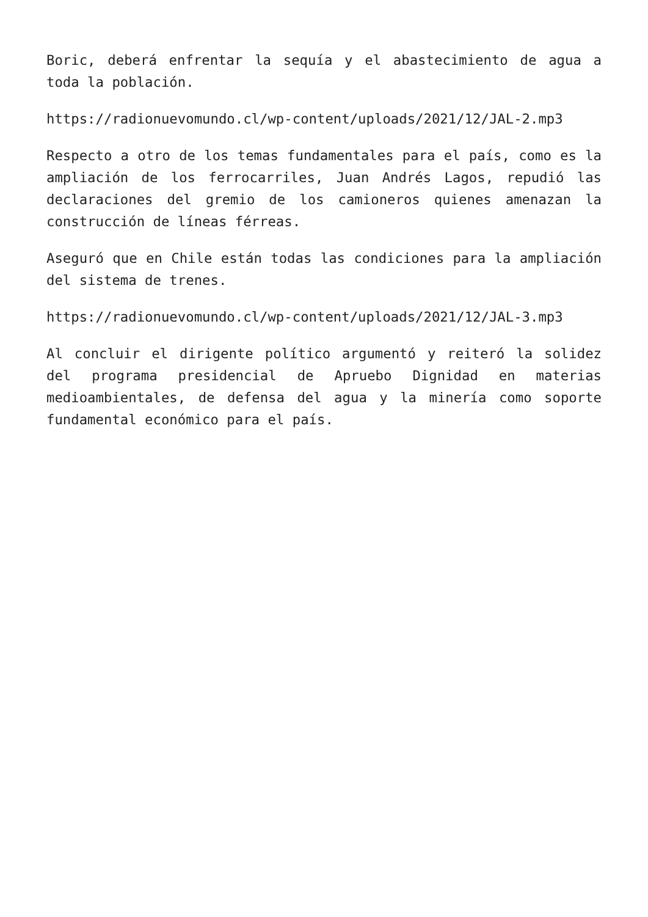Boric, deberá enfrentar la sequía y el abastecimiento de agua a toda la población.
https://radionuevomundo.cl/wp-content/uploads/2021/12/JAL-2.mp3
Respecto a otro de los temas fundamentales para el país, como es la ampliación de los ferrocarriles, Juan Andrés Lagos, repudió las declaraciones del gremio de los camioneros quienes amenazan la construcción de líneas férreas.
Aseguró que en Chile están todas las condiciones para la ampliación del sistema de trenes.
https://radionuevomundo.cl/wp-content/uploads/2021/12/JAL-3.mp3
Al concluir el dirigente político argumentó y reiteró la solidez del programa presidencial de Apruebo Dignidad en materias medioambientales, de defensa del agua y la minería como soporte fundamental económico para el país.